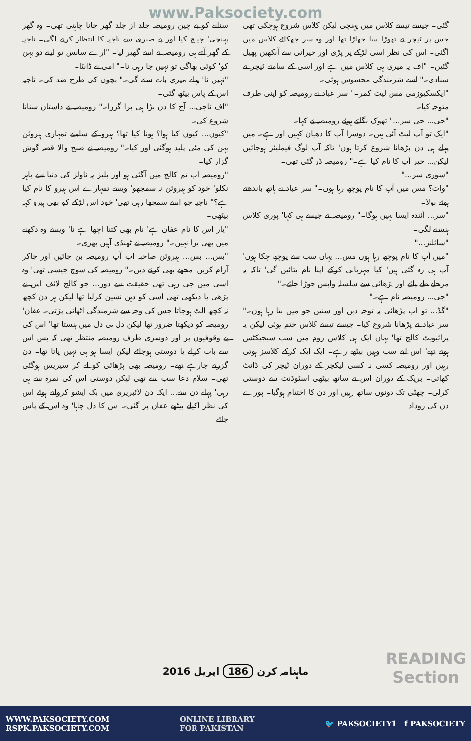www.Paksociety.com
گئی۔ جیسے تیسے کلاس میں پہنچی لیکن کلاس شروع ہوچکی تھی جس پر ٹیچر نے تھوڑا سا جھاڑا تھا اور وہ سر جھکائے کلاس میں آگئی۔ اس کی نظر اسی لڑکے پر پڑی اور حیرانی سے آنکھیں پھیل گئیں۔ "اف یہ میری ہی کلاس میں ہے اور اسی کے سامنے ٹیچر نے سنادی۔" اسے شرمندگی محسوس ہوئی۔
"ایکسکیوزمی مس لیٹ کمر۔" سر عباد نے رومیصہ کو اپنی طرف متوجہ کیا۔
"جی... جی سر..." تھوک نگلتے ہوئے رومیصہ نے کہا۔
"ایک تو آپ لیٹ آئی ہیں۔ دوسرا آپ کا دھیان کہیں اور ہے۔ میں پہلے ہی دن پڑھانا شروع کرتا ہوں' تاکہ آپ لوگ فیملیئر ہوجائیں لیکن... خیر آپ کا نام کیا ہے۔" رومیصہ ڈر گئی تھی۔
"سوری سر..."
"واٹ؟ مس میں آپ کا نام پوچھ رہا ہوں۔" سر عباد نے ہاتھ باندھتے ہوئے بولا۔
"سر... آئندہ ایسا نہیں ہوگا۔" رومیصہ نے جیسے ہی کہا' پوری کلاس ہنسنے لگی۔
"سائلنز..."
"میں آپ کا نام پوچھ رہا ہوں مس... یہاں سب سے پوچھ چکا ہوں' آپ ہی رہ گئی ہیں' کیا مہربانی کرکے اپنا نام بتائیں گی' تاکہ یہ مرحلے طے پائے اور پڑھائی سے سلسلہ واپس جوڑا جائے۔"
"جی... رومیصہ نام ہے۔"
"گڈ... تو اب پڑھائی پہ توجہ دیں اور سنیں جو میں بتا رہا ہوں۔" سر عباد نے پڑھانا شروع کیا۔ جیسے تیسے کلاس ختم ہوئی لیکن یہ پرائیویٹ کالج تھا' یہاں ایک ہی کلاس روم میں سب سبجیکٹس ہوتے تھے' اس لیے سب وہیں بیٹھے رہے۔ ایک ایک کرکے کلاسز ہوتی رہیں اور رومیصہ کسی نہ کسی لیکچر کے دوران ٹیچر کی ڈانٹ کھاتی۔ بریک کے دوران اس نے ساتھ بیٹھی اسٹوڈنٹ سے دوستی کرلی۔ چھٹی تک دونوں ساتھ رہیں اور دن کا اختتام ہوگیا۔ پورے دن کی روداد
سنانے کو بے چین رومیصہ جلد از جلد گھر جانا چاہتی تھی۔ وہ گھر پہنچی' چینج کیا اور بے صبری سے ناجیہ کا انتظار کرنے لگی۔ ناجیہ کے گھر آتے ہی رومیصہ نے اسے گھیر لیا۔ "ارے سانس تو لینے دو بہن کو' کوئی بھاگی تو نہیں جا رہی نا۔" امی نے ڈانٹا۔
"نہیں نا' پہلے میری بات سنے گی۔" بچوں کی طرح ضد کی۔ ناجیہ اس کے پاس بیٹھ گئی۔
"اف ناجی... آج کا دن بڑا ہی برا گزرا۔" رومیصہ نے داستان سنانا شروع کی۔
"کیوں... کیوں کیا ہوا؟ ہونا کیا تھا؟ ہیرو کے سامنے تمہاری ہیروئن بہن کی مٹی پلید ہوگئی اور کیا۔" رومیصہ نے صبح والا قصہ گوش گزار کیا۔
"رومیصہ اب تم کالج میں آگئی ہو اور پلیز یہ ناولز کی دنیا سے باہر نکلو' خود کو ہیروئن نہ سمجھو' ویسے تمہارے اس ہیرو کا نام کیا ہے؟" ناجیہ جو اسے سمجھا رہی تھی' خود اس لڑکے کو بھی ہیرو کہہ بیٹھی۔
"یار اس کا نام عفان ہے' نام بھی کتنا اچھا ہے نا' ویسے وہ دکھنے میں بھی برا نہیں۔" رومیصہ نے ٹھنڈی آہیں بھری۔
"بس... بس... ہیروئن صاحبہ اب آپ رومیصہ بن جائیں اور جاکر آرام کریں' مجھے بھی کرنے دیں۔" رومیصہ کی سوچ جیسی تھی' وہ اسی میں جی رہی تھی حقیقت سے دور... جو کالج لائف اس نے پڑھی یا دیکھی تھی اسی کو ذہن نشین کرلیا تھا لیکن ہر دن کچھ نہ کچھ الٹ ہوجاتا جس کی وجہ سے شرمندگی اٹھانی پڑتی۔ عفان' رومیصہ کو دیکھتا ضرور تھا لیکن دل ہی دل میں ہنستا تھا' اس کی بے وقوفیوں پر اور دوسری طرف رومیصہ منتظر تھی کہ بس اس سے بات کرلے یا دوستی ہوجائے لیکن ایسا ہو ہی نہیں پاتا تھا۔ دن گزرتے جارہے تھے۔ رومیصہ بھی پڑھائی کو لے کر سیریس ہوگئی تھی۔ سلام دعا سب سے تھی لیکن دوستی اس کی نمرہ سے ہی رہی' پہلے دن سے... ایک دن لائبریری میں بک ایشو کرواتے ہوئے اس کی نظر اکیلے بیٹھے عفان پر گئی۔ اس کا دل چاہا' وہ اس کے پاس جائے
ماہنامہ کرن 186 اپریل 2016
READING
Section
WWW.PAKSOCIETY.COM
RSPK.PAKSOCIETY.COM
ONLINE LIBRARY
FOR PAKISTAN
🐦 PAKSOCIETY1 f PAKSOCIETY